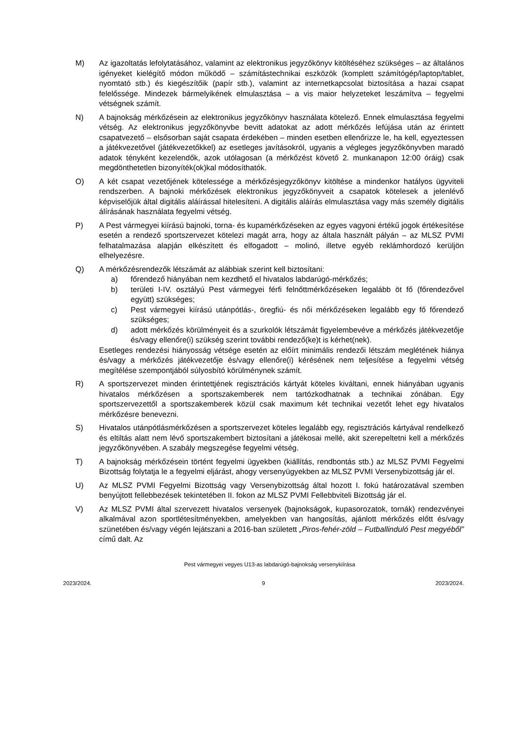M) Az igazoltatás lefolytatásához, valamint az elektronikus jegyzőkönyv kitöltéséhez szükséges – az általános igényeket kielégítő módon működő – számítástechnikai eszközök (komplett számítógép/laptop/tablet, nyomtató stb.) és kiegészítőik (papír stb.), valamint az internetkapcsolat biztosítása a hazai csapat felelőssége. Mindezek bármelyikének elmulasztása – a vis maior helyzeteket leszámítva – fegyelmi vétségnek számít.
N) A bajnokság mérkőzésein az elektronikus jegyzőkönyv használata kötelező. Ennek elmulasztása fegyelmi vétség. Az elektronikus jegyzőkönyvbe bevitt adatokat az adott mérkőzés lefújása után az érintett csapatvezető – elsősorban saját csapata érdekében – minden esetben ellenőrizze le, ha kell, egyeztessen a játékvezetővel (játékvezetőkkel) az esetleges javításokról, ugyanis a végleges jegyzőkönyvben maradó adatok tényként kezelendők, azok utólagosan (a mérkőzést követő 2. munkanapon 12:00 óráig) csak megdönthetetlen bizonyíték(ok)kal módosíthatók.
O) A két csapat vezetőjének kötelessége a mérkőzésjegyzőkönyv kitöltése a mindenkor hatályos ügyviteli rendszerben. A bajnoki mérkőzések elektronikus jegyzőkönyveit a csapatok kötelesek a jelenlévő képviselőjük által digitális aláírással hitelesíteni. A digitális aláírás elmulasztása vagy más személy digitális álírásának használata fegyelmi vétség.
P) A Pest vármegyei kiírású bajnoki, torna- és kupamérkőzéseken az egyes vagyoni értékű jogok értékesítése esetén a rendező sportszervezet kötelezi magát arra, hogy az általa használt pályán – az MLSZ PVMI felhatalmazása alapján elkészített és elfogadott – molinó, illetve egyéb reklámhordozó kerüljön elhelyezésre.
Q) A mérkőzésrendezők létszámát az alábbiak szerint kell biztosítani:
a) főrendező hiányában nem kezdhető el hivatalos labdarúgó-mérkőzés;
b) területi I-IV. osztályú Pest vármegyei férfi felnőttmérkőzéseken legalább öt fő (főrendezővel együtt) szükséges;
c) Pest vármegyei kiírású utánpótlás-, öregfiú- és női mérkőzéseken legalább egy fő főrendező szükséges;
d) adott mérkőzés körülményeit és a szurkolók létszámát figyelembevéve a mérkőzés játékvezetője és/vagy ellenőre(i) szükség szerint további rendező(ke)t is kérhet(nek).
Esetleges rendezési hiányosság vétsége esetén az előírt minimális rendezői létszám meglétének hiánya és/vagy a mérkőzés játékvezetője és/vagy ellenőre(i) kérésének nem teljesítése a fegyelmi vétség megítélése szempontjából súlyosbító körülménynek számít.
R) A sportszervezet minden érintettjének regisztrációs kártyát köteles kiváltani, ennek hiányában ugyanis hivatalos mérkőzésen a sportszakemberek nem tartózkodhatnak a technikai zónában. Egy sportszervezettől a sportszakemberek közül csak maximum két technikai vezetőt lehet egy hivatalos mérkőzésre benevezni.
S) Hivatalos utánpótlásmérkőzésen a sportszervezet köteles legalább egy, regisztrációs kártyával rendelkező és eltiltás alatt nem lévő sportszakembert biztosítani a játékosai mellé, akit szerepeltetni kell a mérkőzés jegyzőkönyvében. A szabály megszegése fegyelmi vétség.
T) A bajnokság mérkőzésein történt fegyelmi ügyekben (kiállítás, rendbontás stb.) az MLSZ PVMI Fegyelmi Bizottság folytatja le a fegyelmi eljárást, ahogy versenyügyekben az MLSZ PVMI Versenybizottság jár el.
U) Az MLSZ PVMI Fegyelmi Bizottság vagy Versenybizottság által hozott I. fokú határozatával szemben benyújtott fellebbezések tekintetében II. fokon az MLSZ PVMI Fellebbviteli Bizottság jár el.
V) Az MLSZ PVMI által szervezett hivatalos versenyek (bajnokságok, kupasorozatok, tornák) rendezvényei alkalmával azon sportlétesítményekben, amelyekben van hangosítás, ajánlott mérkőzés előtt és/vagy szünetében és/vagy végén lejátszani a 2016-ban született „Piros-fehér-zöld – Futballinduló Pest megyéből” című dalt. Az
Pest vármegyei vegyes U13-as labdarúgó-bajnokság versenykiírása
2023/2024. 9 2023/2024.